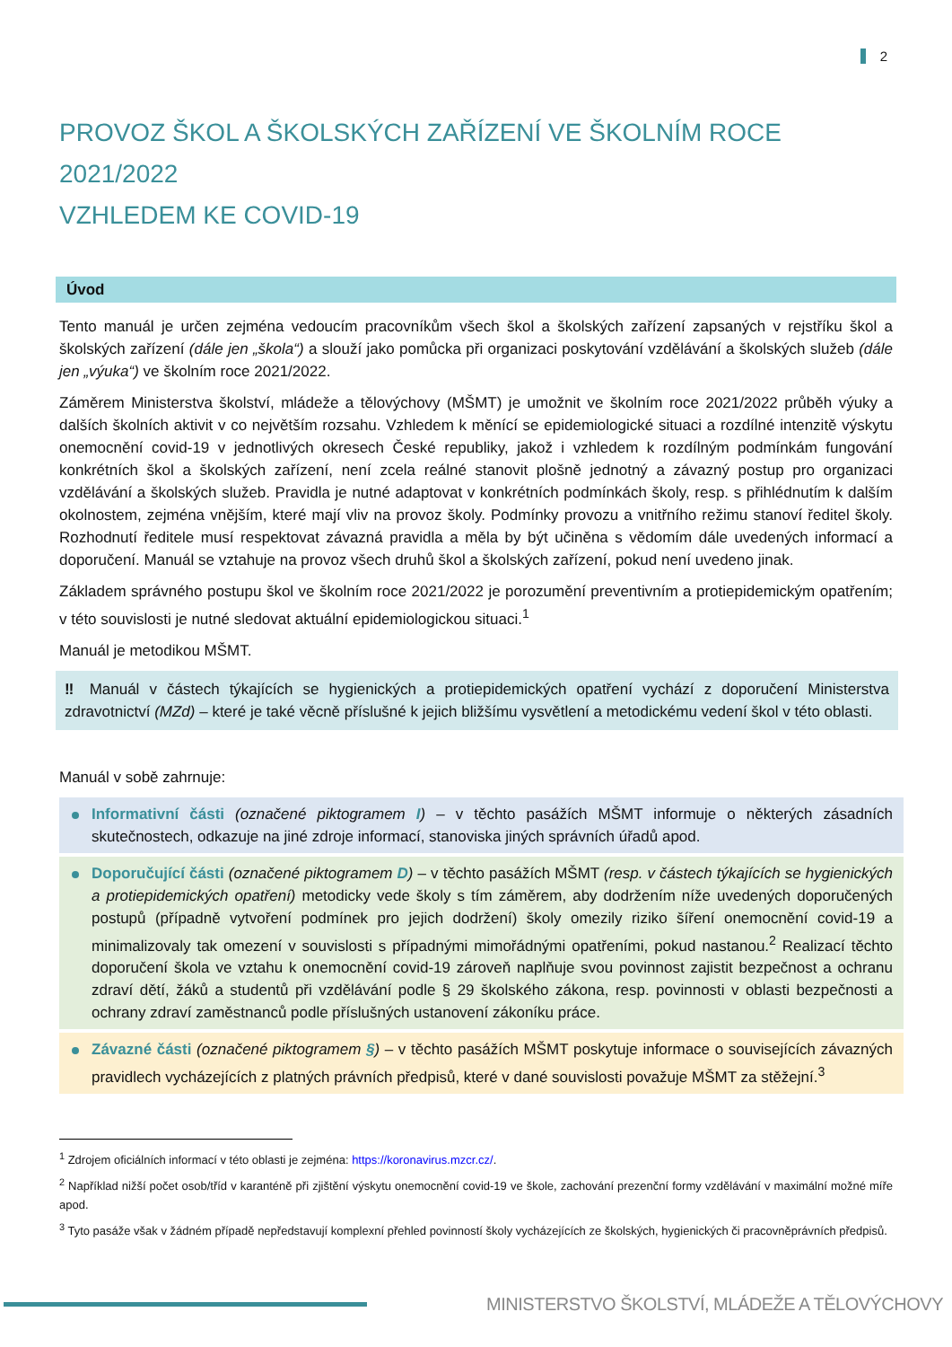2
PROVOZ ŠKOL A ŠKOLSKÝCH ZAŘÍZENÍ VE ŠKOLNÍM ROCE 2021/2022
VZHLEDEM KE COVID-19
Úvod
Tento manuál je určen zejména vedoucím pracovníkům všech škol a školských zařízení zapsaných v rejstříku škol a školských zařízení (dále jen „škola“) a slouží jako pomůcka při organizaci poskytování vzdělávání a školských služeb (dále jen „výuka“) ve školním roce 2021/2022.
Záměrem Ministerstva školství, mládeže a tělovýchovy (MŠMT) je umožnit ve školním roce 2021/2022 průběh výuky a dalších školních aktivit v co největším rozsahu. Vzhledem k měnící se epidemiologické situaci a rozdílné intenzitě výskytu onemocnění covid-19 v jednotlivých okresech České republiky, jakož i vzhledem k rozdílným podmínkám fungování konkrétních škol a školských zařízení, není zcela reálné stanovit plošně jednotný a závazný postup pro organizaci vzdělávání a školských služeb. Pravidla je nutné adaptovat v konkrétních podmínkách školy, resp. s přihlédnutím k dalším okolnostem, zejména vnějším, které mají vliv na provoz školy. Podmínky provozu a vnitřního režimu stanoví ředitel školy. Rozhodnutí ředitele musí respektovat závazná pravidla a měla by být učiněna s vědomím dále uvedených informací a doporučení. Manuál se vztahuje na provoz všech druhů škol a školských zařízení, pokud není uvedeno jinak.
Základem správného postupu škol ve školním roce 2021/2022 je porozumění preventivním a protiepidemickým opatřením; v této souvislosti je nutné sledovat aktuální epidemiologickou situaci.<sup>1</sup>
Manuál je metodikou MŠMT.
‼ Manuál v částech týkajících se hygienických a protiepidemických opatření vychází z doporučení Ministerstva zdravotnictví (MZd) – které je také věcně příslušné k jejich bližšímu vysvětlení a metodickému vedení škol v této oblasti.
Manuál v sobě zahrnuje:
Informativní části (označené piktogramem I) – v těchto pasážích MŠMT informuje o některých zásadních skutečnostech, odkazuje na jiné zdroje informací, stanoviska jiných správních úřadů apod.
Doporučující části (označené piktogramem D) – v těchto pasážích MŠMT (resp. v částech týkajících se hygienických a protiepidemických opatření) metodicky vede školy s tím záměrem, aby dodržením níže uvedených doporučených postupů (případně vytvoření podmínek pro jejich dodržení) školy omezily riziko šíření onemocnění covid-19 a minimalizovaly tak omezení v souvislosti s případnými mimořádnými opatřeními, pokud nastanou.<sup>2</sup> Realizací těchto doporučení škola ve vztahu k onemocnění covid-19 zároveň naplňuje svou povinnost zajistit bezpečnost a ochranu zdraví dětí, žáků a studentů při vzdělávání podle § 29 školského zákona, resp. povinnosti v oblasti bezpečnosti a ochrany zdraví zaměstnanců podle příslušných ustanovení zákoníku práce.
Závazné části (označené piktogramem §) – v těchto pasážích MŠMT poskytuje informace o souvisejících závazných pravidlech vycházejících z platných právních předpisů, které v dané souvislosti považuje MŠMT za stěžejní.<sup>3</sup>
<sup>1</sup> Zdrojem oficiálních informací v této oblasti je zejména: https://koronavirus.mzcr.cz/.
<sup>2</sup> Například nižší počet osob/tříd v karanténě při zjištění výskytu onemocnění covid-19 ve škole, zachování prezenční formy vzdělávání v maximální možné míře apod.
<sup>3</sup> Tyto pasáže však v žádném případě nepředstavují komplexní přehled povinností školy vycházejících ze školských, hygienických či pracovněprávních předpisů.
MINISTERSTVO ŠKOLSTVÍ, MLÁDEŽE A TĚLOVÝCHOVY